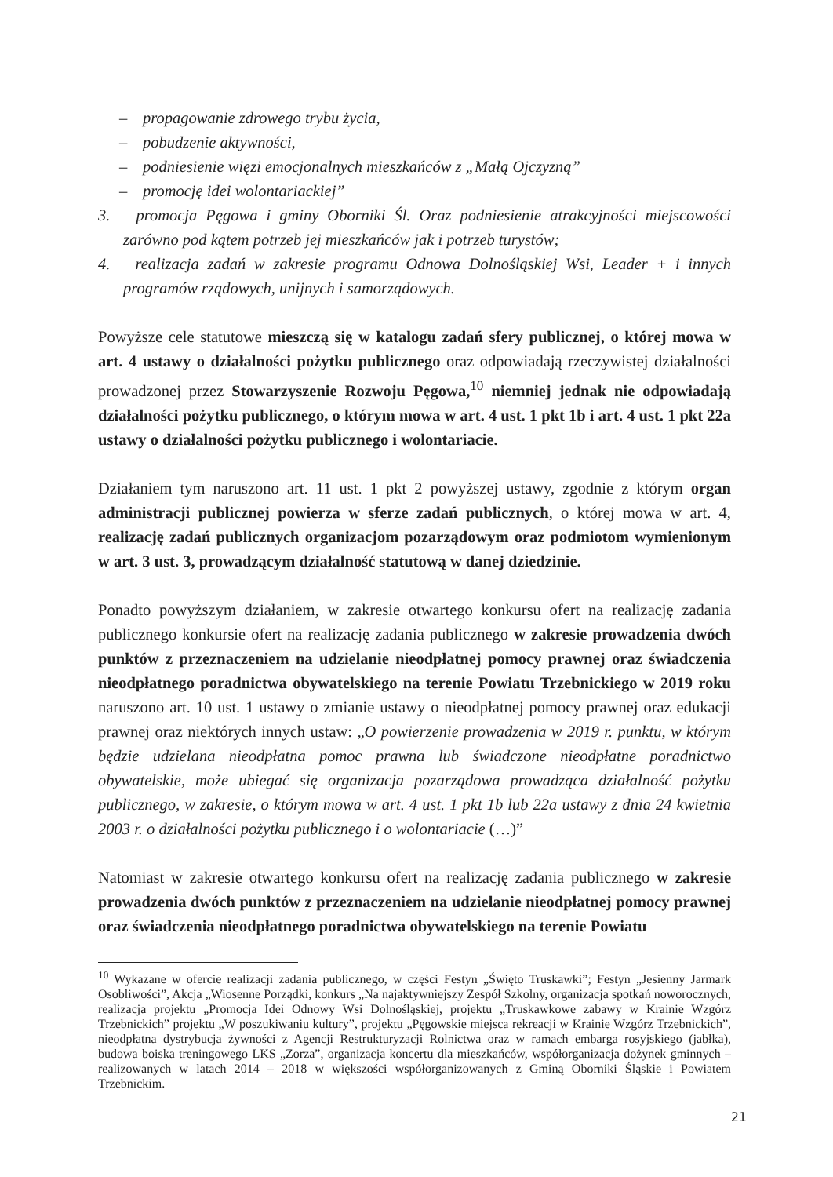– propagowanie zdrowego trybu życia,
– pobudzenie aktywności,
– podniesienie więzi emocjonalnych mieszkańców z „Małą Ojczyzną”
– promocję idei wolontariackiej”
3. promocja Pęgowa i gminy Oborniki Śl. Oraz podniesienie atrakcyjności miejscowości zarówno pod kątem potrzeb jej mieszkańców jak i potrzeb turystów;
4. realizacja zadań w zakresie programu Odnowa Dolnośląskiej Wsi, Leader + i innych programów rządowych, unijnych i samorządowych.
Powyższe cele statutowe mieszczą się w katalogu zadań sfery publicznej, o której mowa w art. 4 ustawy o działalności pożytku publicznego oraz odpowiadają rzeczywistej działalności prowadzonej przez Stowarzyszenie Rozwoju Pęgowa,<sup>10</sup> niemniej jednak nie odpowiadają działalności pożytku publicznego, o którym mowa w art. 4 ust. 1 pkt 1b i art. 4 ust. 1 pkt 22a ustawy o działalności pożytku publicznego i wolontariacie.
Działaniem tym naruszono art. 11 ust. 1 pkt 2 powyższej ustawy, zgodnie z którym organ administracji publicznej powierza w sferze zadań publicznych, o której mowa w art. 4, realizację zadań publicznych organizacjom pozarządowym oraz podmiotom wymienionym w art. 3 ust. 3, prowadzącym działalność statutową w danej dziedzinie.
Ponadto powyższym działaniem, w zakresie otwartego konkursu ofert na realizację zadania publicznego konkursie ofert na realizację zadania publicznego w zakresie prowadzenia dwóch punktów z przeznaczeniem na udzielanie nieodpłatnej pomocy prawnej oraz świadczenia nieodpłatnego poradnictwa obywatelskiego na terenie Powiatu Trzebnickiego w 2019 roku naruszono art. 10 ust. 1 ustawy o zmianie ustawy o nieodpłatnej pomocy prawnej oraz edukacji prawnej oraz niektórych innych ustaw: „O powierzenie prowadzenia w 2019 r. punktu, w którym będzie udzielana nieodpłatna pomoc prawna lub świadczone nieodpłatne poradnictwo obywatelskie, może ubiegać się organizacja pozarządowa prowadząca działalność pożytku publicznego, w zakresie, o którym mowa w art. 4 ust. 1 pkt 1b lub 22a ustawy z dnia 24 kwietnia 2003 r. o działalności pożytku publicznego i o wolontariacie (…)”
Natomiast w zakresie otwartego konkursu ofert na realizację zadania publicznego w zakresie prowadzenia dwóch punktów z przeznaczeniem na udzielanie nieodpłatnej pomocy prawnej oraz świadczenia nieodpłatnego poradnictwa obywatelskiego na terenie Powiatu
<sup>10</sup> Wykazane w ofercie realizacji zadania publicznego, w części Festyn „Święto Truskawki”; Festyn „Jesienny Jarmark Osobliwości”, Akcja „Wiosenne Porządki, konkurs „Na najaktywniejszy Zespół Szkolny, organizacja spotkań noworocznych, realizacja projektu „Promocja Idei Odnowy Wsi Dolnośląskiej, projektu „Truskawkowe zabawy w Krainie Wzgórz Trzebnickich” projektu „W poszukiwaniu kultury”, projektu „Pęgowskie miejsca rekreacji w Krainie Wzgórz Trzebnickich”, nieodpłatna dystrybucja żywności z Agencji Restrukturyzacji Rolnictwa oraz w ramach embarga rosyjskiego (jabłka), budowa boiska treningowego LKS „Zorza”, organizacja koncertu dla mieszkańców, współorganizacja dożynek gminnych – realizowanych w latach 2014 – 2018 w większości współorganizowanych z Gminą Oborniki Śląskie i Powiatem Trzebnickim.
21